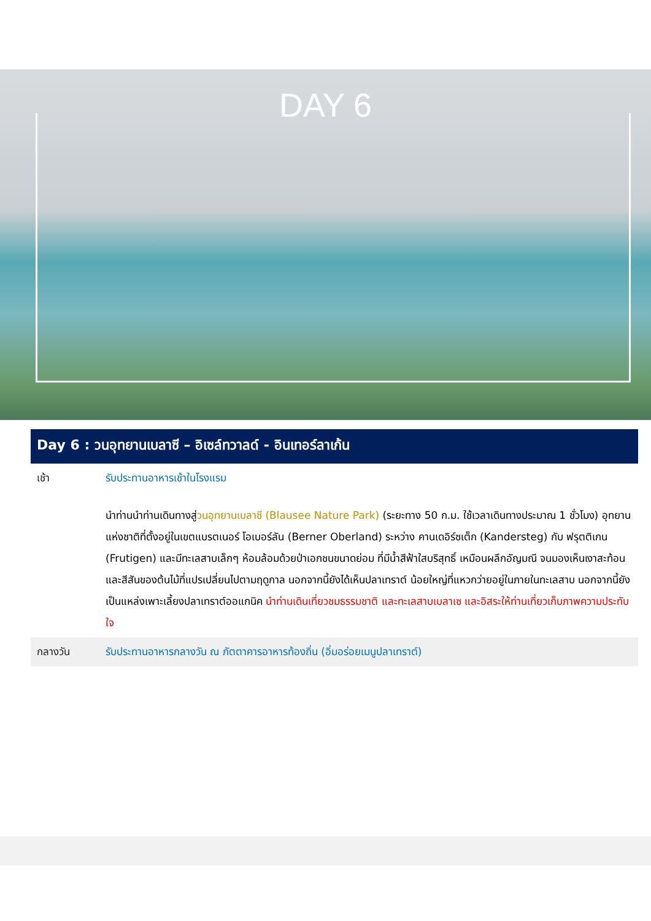DAY 6
Day 6 : วนอุทยานเบลาซี – อิเซล์ทวาลด์ - อินเทอร์ลาเก้น
| เช้า | รับประทานอาหารเช้าในโรงแรม |
| | นำท่านนำท่านเดินทางสู่ วนอุทยานเบลาซี (Blausee Nature Park) (ระยะทาง 50 ก.ม. ใช้เวลาเดินทางประมาณ 1 ชั่วโมง) อุทยานแห่งชาติที่ตั้งอยู่ในเขตแบรตเนอร์ โอเบอร์ลัน (Berner Oberland) ระหว่าง คานเดอิร์ซเต็ก (Kandersteg) กับ ฟรุตติเกน (Frutigen) และมีทะเลสาบเล็กๆ ห้อมล้อมด้วยป่าเอกชนขนาดย่อม ที่มีน้ำสีฟ้าใสบริสุทธิ์ เหมือนผลึกอัญมณี จนมองเห็นเงาสะท้อน และสีสันของต้นไม้ที่แปรเปลี่ยนไปตามฤดูกาล นอกจากนี้ยังได้เห็นปลาเทราต์ น้อยใหญ่ที่แหวกว่ายอยู่ในภายในทะเลสาบ นอกจากนี้ยังเป็นแหล่งเพาะเลี้ยงปลาเทราต์ออแกนิค นำท่านเดินเที่ยวชมธรรมชาติ และทะเลสาบเบลาเซ และอิสระให้ท่านเที่ยวเก็บภาพความประทับใจ |
| กลางวัน | รับประทานอาหารกลางวัน ณ ภัตตาคารอาหารท้องถิ่น (อิ่มอร่อยเมนูปลาเทราต์) |